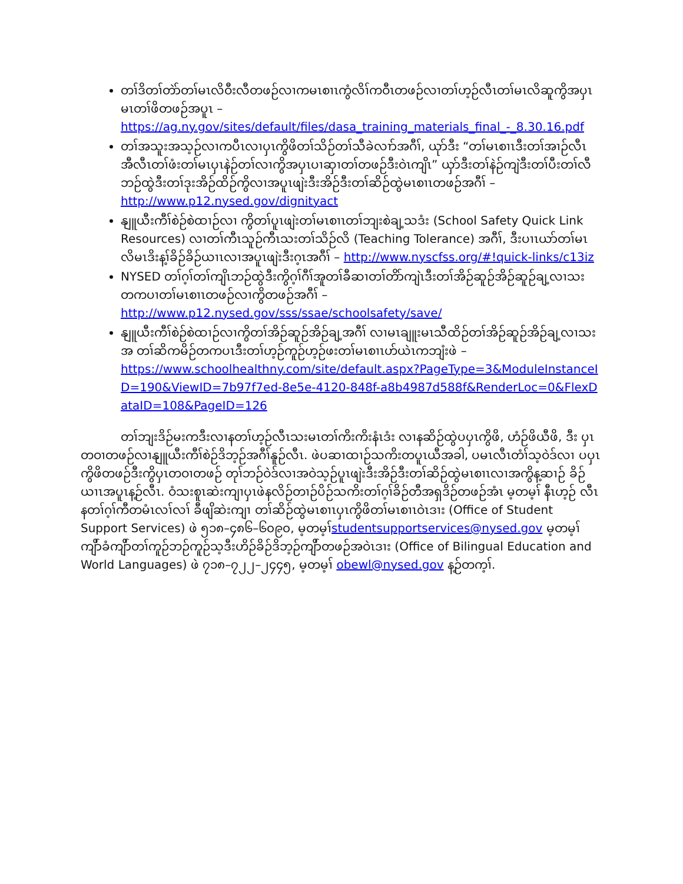တၢ်ဒိတၢ်တဲာ်တၢ်မၤလိဝီးလီတဖဉ်လၢကမၤစၢၤကွံလိၢ်ကဝီၤတဖဉ်လၢတၢ်ဟ့ဉ်လီၤတၢ်မၤလိဆူကွိအပှၤ မၤတၢ်ဖိတဖဉ်အပူၤ –
https://ag.ny.gov/sites/default/files/dasa_training_materials_final_-_8.30.16.pdf
တၢ်အသူးအသ့ဉ်လၢကပီၤလၢပှၤကွိဖိတၢ်သိဉ်တၢ်သီခဲလၢာ်အဂီၢ်, ယုာ်ဒီး “တၢ်မၤစၢၤဒီးတၢ်အၢဉ်လီၤ အီလီၤတၢ်ဖံးတၢ်မၤပှၤနဲဉ်တၢ်လၢကွိအပှၤပၢဆှၢတၢ်တဖဉ်ဒီးဝဲၤကျိၤ” ယှာ်ဒီးတၢ်နဲဉ်ကျဲဒီးတၢ်ပီးတၢ်လီ ဘဉ်ထွဲဒီးတၢ်ဒုးအိဉ်ထိဉ်ကွိလၢအပူၤဖျဲးဒီးအိဉ်ဒီးတၢ်ဆိဉ်ထွဲမၤစၢၤတဖဉ်အဂီၢ် –
http://www.p12.nysed.gov/dignityact
နျူယီးကီၢ်စဲဉ်စဲထၢဉ်လၢ ကွိတၢ်ပူၤဖျဲးတၢ်မၤစၢၤတၢ်ဘျးစဲချ့သဒံး (School Safety Quick Link Resources) လၢတၢ်ကီၤသူဉ်ကီၤသးတၢ်သိဉ်လိ (Teaching Tolerance) အဂီၢ်, ဒီးပၢၤယာ်တၢ်မၤ လိမၤဒိးန့ၢ်ခိဉ်ခိဉ်ယၢၤလၢအပူၤဖျဲးဒီးဂ့ၤအဂီၢ် – http://www.nyscfss.org/#!quick-links/c13iz
NYSED တၢ်ဂ့ၢ်တၢ်ကျိၤဘဉ်ထွဲဒီးကွိဂ့ၢ်ဂီၢ်အူတၢ်ခီဆၢတၢ်တိာ်ကျဲၤဒီးတၢ်အိဉ်ဆူဉ်အိဉ်ဆူဉ်ချ့လၢသး တကပၢတၢ်မၤစၢၤတဖဉ်လၢကွိတဖဉ်အဂီၢ် –
http://www.p12.nysed.gov/sss/ssae/schoolsafety/save/
နျူယီးကီၢ်စဲဉ်စဲထၢဉ်လၢကွိတၢ်အိဉ်ဆူဉ်အိဉ်ချ့အဂီၢ် လၢမၤချူးမၤသီထိဉ်တၢ်အိဉ်ဆူဉ်အိဉ်ချ့လၢသးအ တၢ်ဆိကမိဉ်တကပၤဒီးတၢ်ဟ့ဉ်ကူဉ်ဟ့ဉ်ဖးတၢ်မၤစၢၤဟ်ယဲၤကဘျံးဖဲ –
https://www.schoolhealthny.com/site/default.aspx?PageType=3&ModuleInstanceID=190&ViewID=7b97f7ed-8e5e-4120-848f-a8b4987d588f&RenderLoc=0&FlexDataID=108&PageID=126
တၢ်ဘျးဒိဉ်မးကဒီးလၢနတၢ်ဟ့ဉ်လီၤသးမၤတၢ်ကိးကိးနံၤဒံး လၢနဆိဉ်ထွဲပပှၤကွိဖိ, ဟံဉ်ဖိယီဖိ, ဒီး ပှၤတဝၢတဖဉ်လၢနျူယီးကီၢ်စဲဉ်ဒိဘ့ဉ်အဂီၢ်နူဉ်လီၤ. ဖဲပဆၢထၢဉ်သကိးတပူၤယီအခါ, ပမၤလီၤတံၢ်သ့ဝဲဒ်လၢ ပပှၤကွိဖိတဖဉ်ဒီးကွိပှၤတဝၢတဖဉ် တုၢ်ဘဉ်ဝဲဒ်လၢအဝဲသ့ဉ်ပူၤဖျဲးဒီးအိဉ်ဒီးတၢ်ဆိဉ်ထွဲမၤစၢၤလၢအကွိန့ဆၢဉ် ခိဉ်ယၢၤအပူၤန့ဉ်လီၤ. ဝံသးစူၤဆဲးကျၢပှၤဖဲနလိဉ်တၢဉ်ပိဉ်သကိးတၢ်ဂ့ၢ်ခိဉ်တီအရှဒိဉ်တဖဉ်အံၤ မ့တမ့ၢ် နီၤဟ့ဉ် လီၤနတၢ်ဂ့ၢ်ကီတမံၤလၢ်လၢ် ခီဖျိဆဲးကျၢ တၢ်ဆိဉ်ထွဲမၤစၢၤပှၤကွိဖိတၢ်မၤစၢၤဝဲၤဒၢး (Office of Student Support Services) ဖဲ ၅၁၈–၄၈၆–၆၀၉၀, မ့တမ့ၢ်studentsupportservices@nysed.gov မ့တမ့ၢ် ကျိာ်ခံကျိာ်တၢ်ကူဉ်ဘဉ်ကူဉ်သ့ဒီးဟိဉ်ခိဉ်ဒိဘ့ဉ်ကျိာ်တဖဉ်အဝဲၤဒၢး (Office of Bilingual Education and World Languages) ဖဲ ၇၁၈–၇၂၂–၂၄၄၅, မ့တမ့ၢ် obewl@nysed.gov န့ဉ်တက့ၢ်.